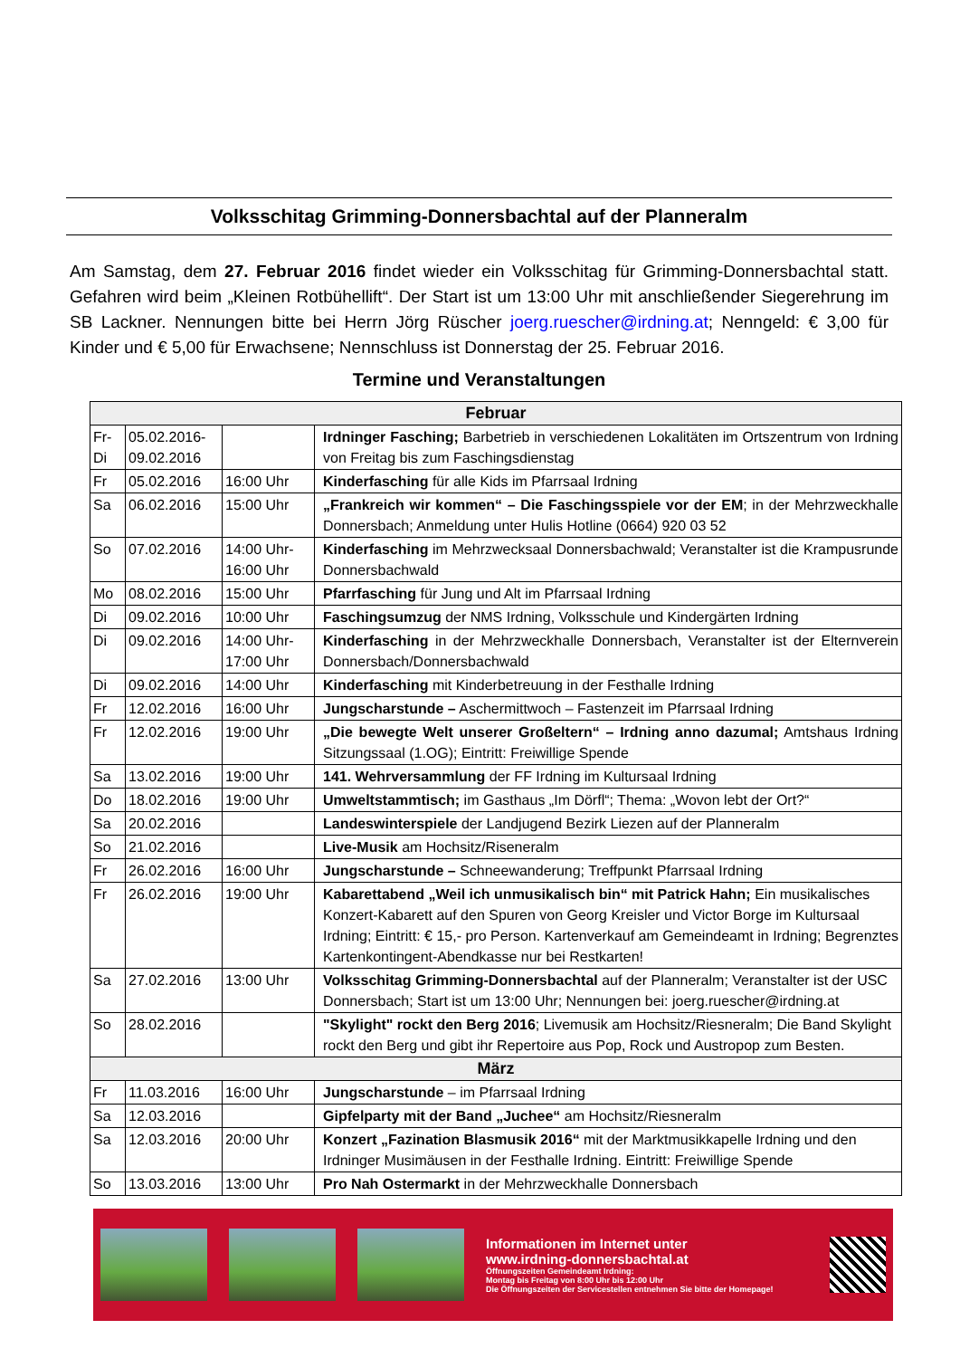Volksschitag Grimming-Donnersbachtal auf der Planneralm
Am Samstag, dem 27. Februar 2016 findet wieder ein Volksschitag für Grimming-Donnersbachtal statt. Gefahren wird beim „Kleinen Rotbühellift“. Der Start ist um 13:00 Uhr mit anschließender Siegerehrung im SB Lackner. Nennungen bitte bei Herrn Jörg Rüscher joerg.ruescher@irdning.at; Nenngeld: € 3,00 für Kinder und € 5,00 für Erwachsene; Nennschluss ist Donnerstag der 25. Februar 2016.
Termine und Veranstaltungen
| Februar | | | |
| --- | --- | --- | --- |
| Fr- Di | 05.02.2016- 09.02.2016 | | Irdninger Fasching; Barbetrieb in verschiedenen Lokalitäten im Ortszentrum von Irdning von Freitag bis zum Faschingsdienstag |
| Fr | 05.02.2016 | 16:00 Uhr | Kinderfasching für alle Kids im Pfarrsaal Irdning |
| Sa | 06.02.2016 | 15:00 Uhr | „Frankreich wir kommen“ – Die Faschingsspiele vor der EM ; in der Mehrzweckhalle Donnersbach; Anmeldung unter Hulis Hotline (0664) 920 03 52 |
| So | 07.02.2016 | 14:00 Uhr- 16:00 Uhr | Kinderfasching im Mehrzwecksaal Donnersbachwald; Veranstalter ist die Krampusrunde Donnersbachwald |
| Mo | 08.02.2016 | 15:00 Uhr | Pfarrfasching für Jung und Alt im Pfarrsaal Irdning |
| Di | 09.02.2016 | 10:00 Uhr | Faschingsumzug der NMS Irdning, Volksschule und Kindergärten Irdning |
| Di | 09.02.2016 | 14:00 Uhr- 17:00 Uhr | Kinderfasching in der Mehrzweckhalle Donnersbach, Veranstalter ist der Elternverein Donnersbach/Donnersbachwald |
| Di | 09.02.2016 | 14:00 Uhr | Kinderfasching mit Kinderbetreuung in der Festhalle Irdning |
| Fr | 12.02.2016 | 16:00 Uhr | Jungscharstunde – Aschermittwoch – Fastenzeit im Pfarrsaal Irdning |
| Fr | 12.02.2016 | 19:00 Uhr | „Die bewegte Welt unserer Großeltern“ – Irdning anno dazumal; Amtshaus Irdning Sitzungssaal (1.OG); Eintritt: Freiwillige Spende |
| Sa | 13.02.2016 | 19:00 Uhr | 141. Wehrversammlung der FF Irdning im Kultursaal Irdning |
| Do | 18.02.2016 | 19:00 Uhr | Umweltstammtisch; im Gasthaus „Im Dörfl“; Thema: „Wovon lebt der Ort?“ |
| Sa | 20.02.2016 | | Landeswinterspiele der Landjugend Bezirk Liezen auf der Planneralm |
| So | 21.02.2016 | | Live-Musik am Hochsitz/Riseneralm |
| Fr | 26.02.2016 | 16:00 Uhr | Jungscharstunde – Schneewanderung; Treffpunkt Pfarrsaal Irdning |
| Fr | 26.02.2016 | 19:00 Uhr | Kabarettabend „Weil ich unmusikalisch bin“ mit Patrick Hahn; Ein musikalisches Konzert-Kabarett auf den Spuren von Georg Kreisler und Victor Borge im Kultursaal Irdning; Eintritt: € 15,- pro Person. Kartenverkauf am Gemeindeamt in Irdning; Begrenztes Kartenkontingent-Abendkasse nur bei Restkarten! |
| Sa | 27.02.2016 | 13:00 Uhr | Volksschitag Grimming-Donnersbachtal auf der Planneralm; Veranstalter ist der USC Donnersbach; Start ist um 13:00 Uhr; Nennungen bei: joerg.ruescher@irdning.at |
| So | 28.02.2016 | | "Skylight" rockt den Berg 2016 ; Livemusik am Hochsitz/Riesneralm; Die Band Skylight rockt den Berg und gibt ihr Repertoire aus Pop, Rock und Austropop zum Besten. |
| März | | | |
| Fr | 11.03.2016 | 16:00 Uhr | Jungscharstunde – im Pfarrsaal Irdning |
| Sa | 12.03.2016 | | Gipfelparty mit der Band „Juchee“ am Hochsitz/Riesneralm |
| Sa | 12.03.2016 | 20:00 Uhr | Konzert „Fazination Blasmusik 2016“ mit der Marktmusikkapelle Irdning und den Irdninger Musimäusen in der Festhalle Irdning. Eintritt: Freiwillige Spende |
| So | 13.03.2016 | 13:00 Uhr | Pro Nah Ostermarkt in der Mehrzweckhalle Donnersbach |
Informationen im Internet unter
www.irdning-donnersbachtal.at
Öffnungszeiten Gemeindeamt Irdning:
Montag bis Freitag von 8:00 Uhr bis 12:00 Uhr
Die Öffnungszeiten der Servicestellen entnehmen Sie bitte der Homepage!